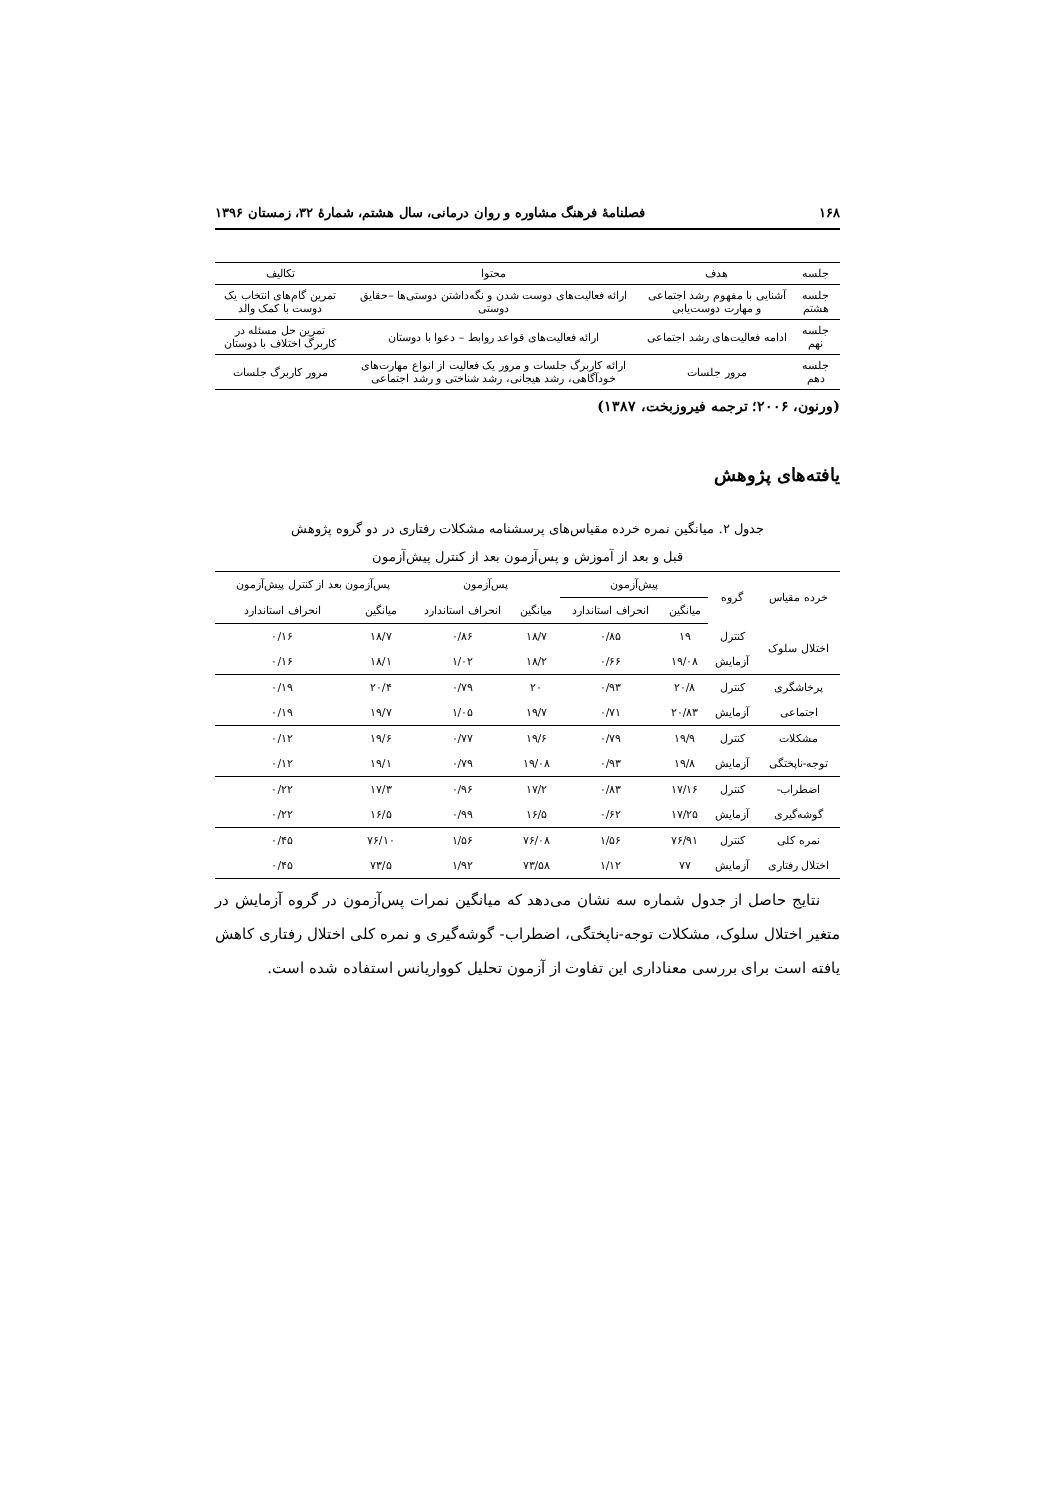۱۶۸ فصلنامهٔ فرهنگ مشاوره و روان درمانی، سال هشتم، شمارهٔ ۳۲، زمستان ۱۳۹۶
| جلسه | هدف | محتوا | تکالیف |
| --- | --- | --- | --- |
| جلسه هشتم | آشنایی با مفهوم رشد اجتماعی و مهارت دوست‌یابی | ارائه فعالیت‌های دوست شدن و نگه‌داشتن دوستی‌ها –حقایق دوستی | تمرین گام‌های انتخاب یک دوست با کمک والد |
| جلسه نهم | ادامه فعالیت‌های رشد اجتماعی | ارائه فعالیت‌های قواعد روابط – دعوا با دوستان | تمرین حل مسئله در کاربرگ اختلاف با دوستان |
| جلسه دهم | مرور جلسات | ارائه کاربرگ جلسات و مرور یک فعالیت از انواع مهارت‌های خودآگاهی، رشد هیجانی، رشد شناختی و رشد اجتماعی | مرور کاربرگ جلسات |
(ورنون، ۲۰۰۶؛ ترجمه فیروزبخت، ۱۳۸۷)
یافته‌های پژوهش
جدول ۲. میانگین نمره خرده مقیاس‌های پرسشنامه مشکلات رفتاری در دو گروه پژوهش
قبل و بعد از آموزش و پس‌آزمون بعد از کنترل پیش‌آزمون
| خرده مقیاس | گروه | پیش‌آزمون | | پس‌آزمون | | پس‌آزمون بعد از کنترل پیش‌آزمون | |
| | | میانگین | انحراف استاندارد | میانگین | انحراف استاندارد | میانگین | انحراف استاندارد |
| اختلال سلوک | کنترل | ۱۹ | ۰/۸۵ | ۱۸/۷ | ۰/۸۶ | ۱۸/۷ | ۰/۱۶ |
| | آزمایش | ۱۹/۰۸ | ۰/۶۶ | ۱۸/۲ | ۱/۰۲ | ۱۸/۱ | ۰/۱۶ |
| پرخاشگری | کنترل | ۲۰/۸ | ۰/۹۳ | ۲۰ | ۰/۷۹ | ۲۰/۴ | ۰/۱۹ |
| اجتماعی | آزمایش | ۲۰/۸۳ | ۰/۷۱ | ۱۹/۷ | ۱/۰۵ | ۱۹/۷ | ۰/۱۹ |
| مشکلات | کنترل | ۱۹/۹ | ۰/۷۹ | ۱۹/۶ | ۰/۷۷ | ۱۹/۶ | ۰/۱۲ |
| توجه-ناپختگی | آزمایش | ۱۹/۸ | ۰/۹۳ | ۱۹/۰۸ | ۰/۷۹ | ۱۹/۱ | ۰/۱۲ |
| اضطراب- | کنترل | ۱۷/۱۶ | ۰/۸۳ | ۱۷/۲ | ۰/۹۶ | ۱۷/۳ | ۰/۲۲ |
| گوشه‌گیری | آزمایش | ۱۷/۲۵ | ۰/۶۲ | ۱۶/۵ | ۰/۹۹ | ۱۶/۵ | ۰/۲۲ |
| نمره کلی | کنترل | ۷۶/۹۱ | ۱/۵۶ | ۷۶/۰۸ | ۱/۵۶ | ۷۶/۱۰ | ۰/۴۵ |
| اختلال رفتاری | آزمایش | ۷۷ | ۱/۱۲ | ۷۳/۵۸ | ۱/۹۲ | ۷۳/۵ | ۰/۴۵ |
نتایج حاصل از جدول شماره سه نشان می‌دهد که میانگین نمرات پس‌آزمون در گروه آزمایش در متغیر اختلال سلوک، مشکلات توجه-ناپختگی، اضطراب- گوشه‌گیری و نمره کلی اختلال رفتاری کاهش یافته است برای بررسی معناداری این تفاوت از آزمون تحلیل کوواریانس استفاده شده است.